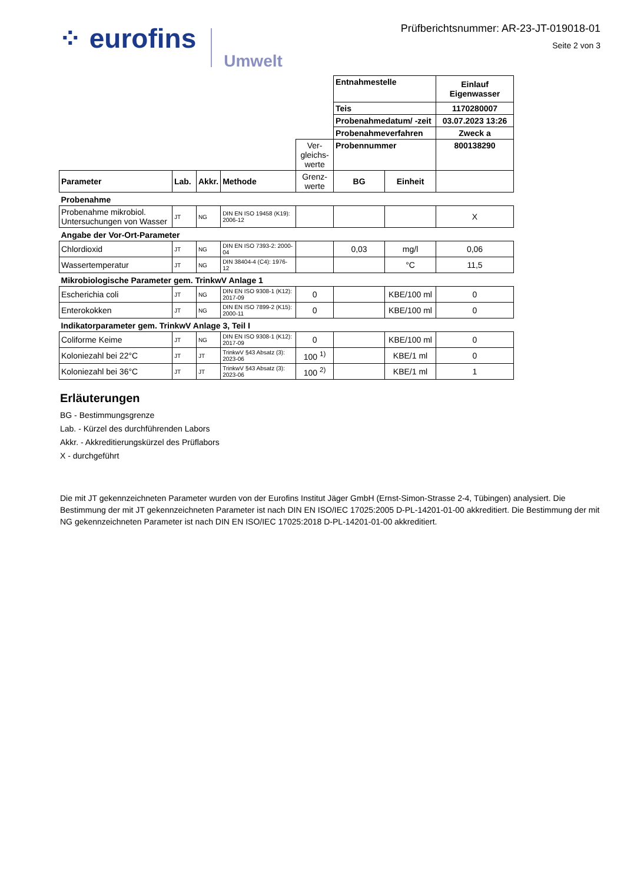⁘ eurofins Umwelt
Prüfberichtsnummer: AR-23-JT-019018-01
Seite 2 von 3
| | | | | | Entnahmestelle | | Einlauf Eigenwasser |
| | | | | | Teis | | 1170280007 |
| | | | | | Probenahmedatum/ -zeit | | 03.07.2023 13:26 |
| | | | | | Probenahmeverfahren | | Zweck a |
| | | | | Ver-gleichs-werte | Probennummer | | 800138290 |
| Parameter | Lab. | Akkr. | Methode | Grenz-werte | BG | Einheit | |
| Probenahme | | | | | | | |
| Probenahme mikrobiol. Untersuchungen von Wasser | JT | NG | DIN EN ISO 19458 (K19): 2006-12 | | | | X |
| Angabe der Vor-Ort-Parameter | | | | | | | |
| Chlordioxid | JT | NG | DIN EN ISO 7393-2: 2000-04 | | 0,03 | mg/l | 0,06 |
| Wassertemperatur | JT | NG | DIN 38404-4 (C4): 1976-12 | | | °C | 11,5 |
| Mikrobiologische Parameter gem. TrinkwV Anlage 1 | | | | | | | |
| Escherichia coli | JT | NG | DIN EN ISO 9308-1 (K12): 2017-09 | 0 | | KBE/100 ml | 0 |
| Enterokokken | JT | NG | DIN EN ISO 7899-2 (K15): 2000-11 | 0 | | KBE/100 ml | 0 |
| Indikatorparameter gem. TrinkwV Anlage 3, Teil I | | | | | | | |
| Coliforme Keime | JT | NG | DIN EN ISO 9308-1 (K12): 2017-09 | 0 | | KBE/100 ml | 0 |
| Koloniezahl bei 22°C | JT | JT | TrinkwV §43 Absatz (3): 2023-06 | 100 <sup>1)</sup> | | KBE/1 ml | 0 |
| Koloniezahl bei 36°C | JT | JT | TrinkwV §43 Absatz (3): 2023-06 | 100 <sup>2)</sup> | | KBE/1 ml | 1 |
Erläuterungen
BG - Bestimmungsgrenze
Lab. - Kürzel des durchführenden Labors
Akkr. - Akkreditierungskürzel des Prüflabors
X - durchgeführt
Die mit JT gekennzeichneten Parameter wurden von der Eurofins Institut Jäger GmbH (Ernst-Simon-Strasse 2-4, Tübingen) analysiert. Die Bestimmung der mit JT gekennzeichneten Parameter ist nach DIN EN ISO/IEC 17025:2005 D-PL-14201-01-00 akkreditiert. Die Bestimmung der mit NG gekennzeichneten Parameter ist nach DIN EN ISO/IEC 17025:2018 D-PL-14201-01-00 akkreditiert.